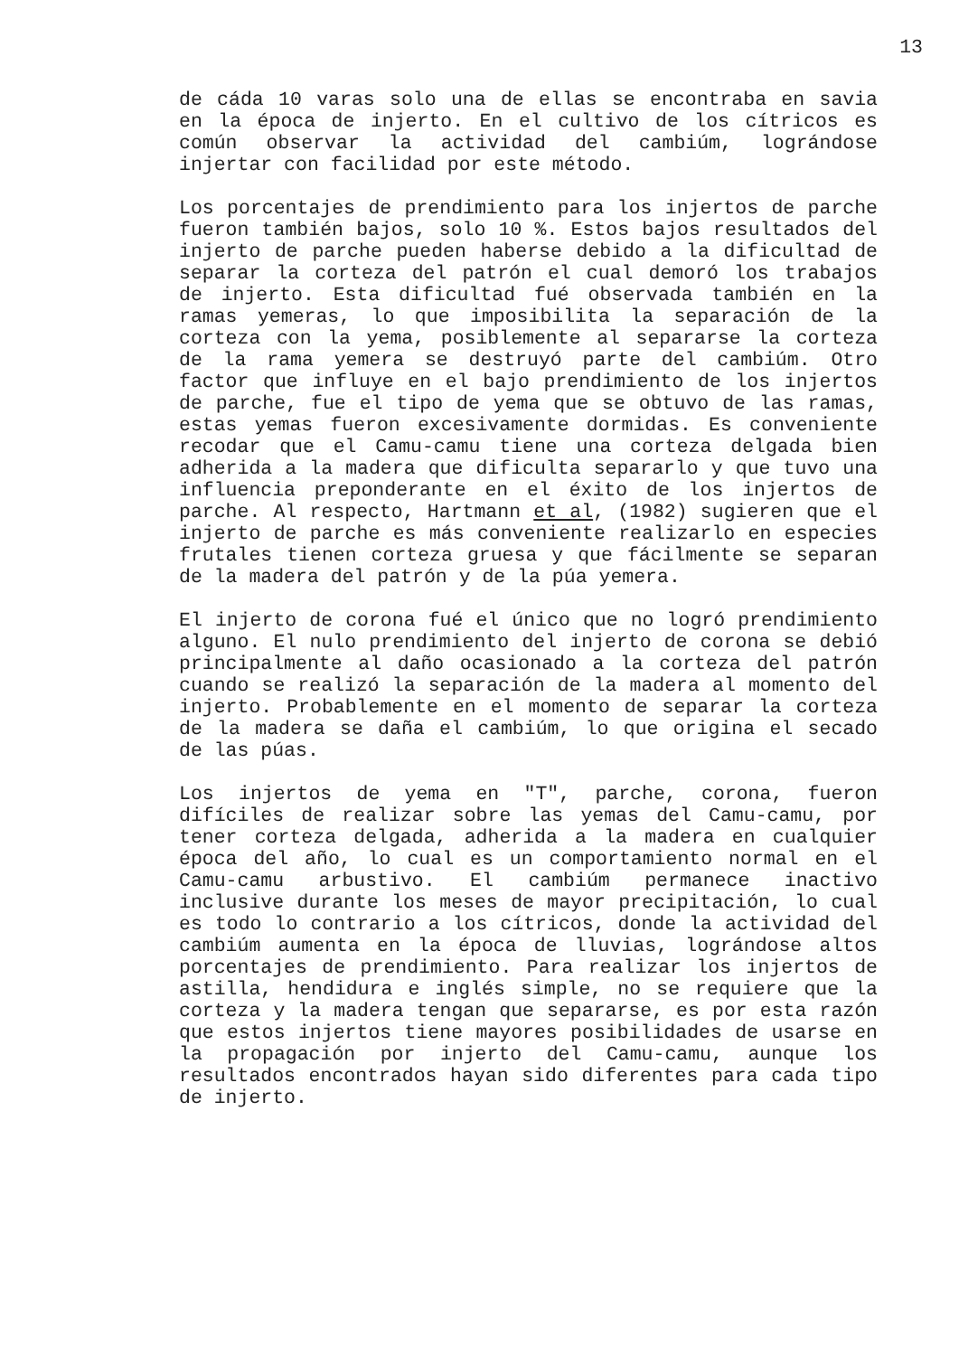13
de cáda 10 varas solo una de ellas se encontraba en savia en la época de injerto. En el cultivo de los cítricos es común observar la actividad del cambiúm, lográndose injertar con facilidad por este método.
Los porcentajes de prendimiento para los injertos de parche fueron también bajos, solo 10 %. Estos bajos resultados del injerto de parche pueden haberse debido a la dificultad de separar la corteza del patrón el cual demoró los trabajos de injerto. Esta dificultad fué observada también en la ramas yemeras, lo que imposibilita la separación de la corteza con la yema, posiblemente al separarse la corteza de la rama yemera se destruyó parte del cambiúm. Otro factor que influye en el bajo prendimiento de los injertos de parche, fue el tipo de yema que se obtuvo de las ramas, estas yemas fueron excesivamente dormidas. Es conveniente recodar que el Camu-camu tiene una corteza delgada bien adherida a la madera que dificulta separarlo y que tuvo una influencia preponderante en el éxito de los injertos de parche. Al respecto, Hartmann et al, (1982) sugieren que el injerto de parche es más conveniente realizarlo en especies frutales tienen corteza gruesa y que fácilmente se separan de la madera del patrón y de la púa yemera.
El injerto de corona fué el único que no logró prendimiento alguno. El nulo prendimiento del injerto de corona se debió principalmente al daño ocasionado a la corteza del patrón cuando se realizó la separación de la madera al momento del injerto. Probablemente en el momento de separar la corteza de la madera se daña el cambiúm, lo que origina el secado de las púas.
Los injertos de yema en "T", parche, corona, fueron difíciles de realizar sobre las yemas del Camu-camu, por tener corteza delgada, adherida a la madera en cualquier época del año, lo cual es un comportamiento normal en el Camu-camu arbustivo. El cambiúm permanece inactivo inclusive durante los meses de mayor precipitación, lo cual es todo lo contrario a los cítricos, donde la actividad del cambiúm aumenta en la época de lluvias, lográndose altos porcentajes de prendimiento. Para realizar los injertos de astilla, hendidura e inglés simple, no se requiere que la corteza y la madera tengan que separarse, es por esta razón que estos injertos tiene mayores posibilidades de usarse en la propagación por injerto del Camu-camu, aunque los resultados encontrados hayan sido diferentes para cada tipo de injerto.